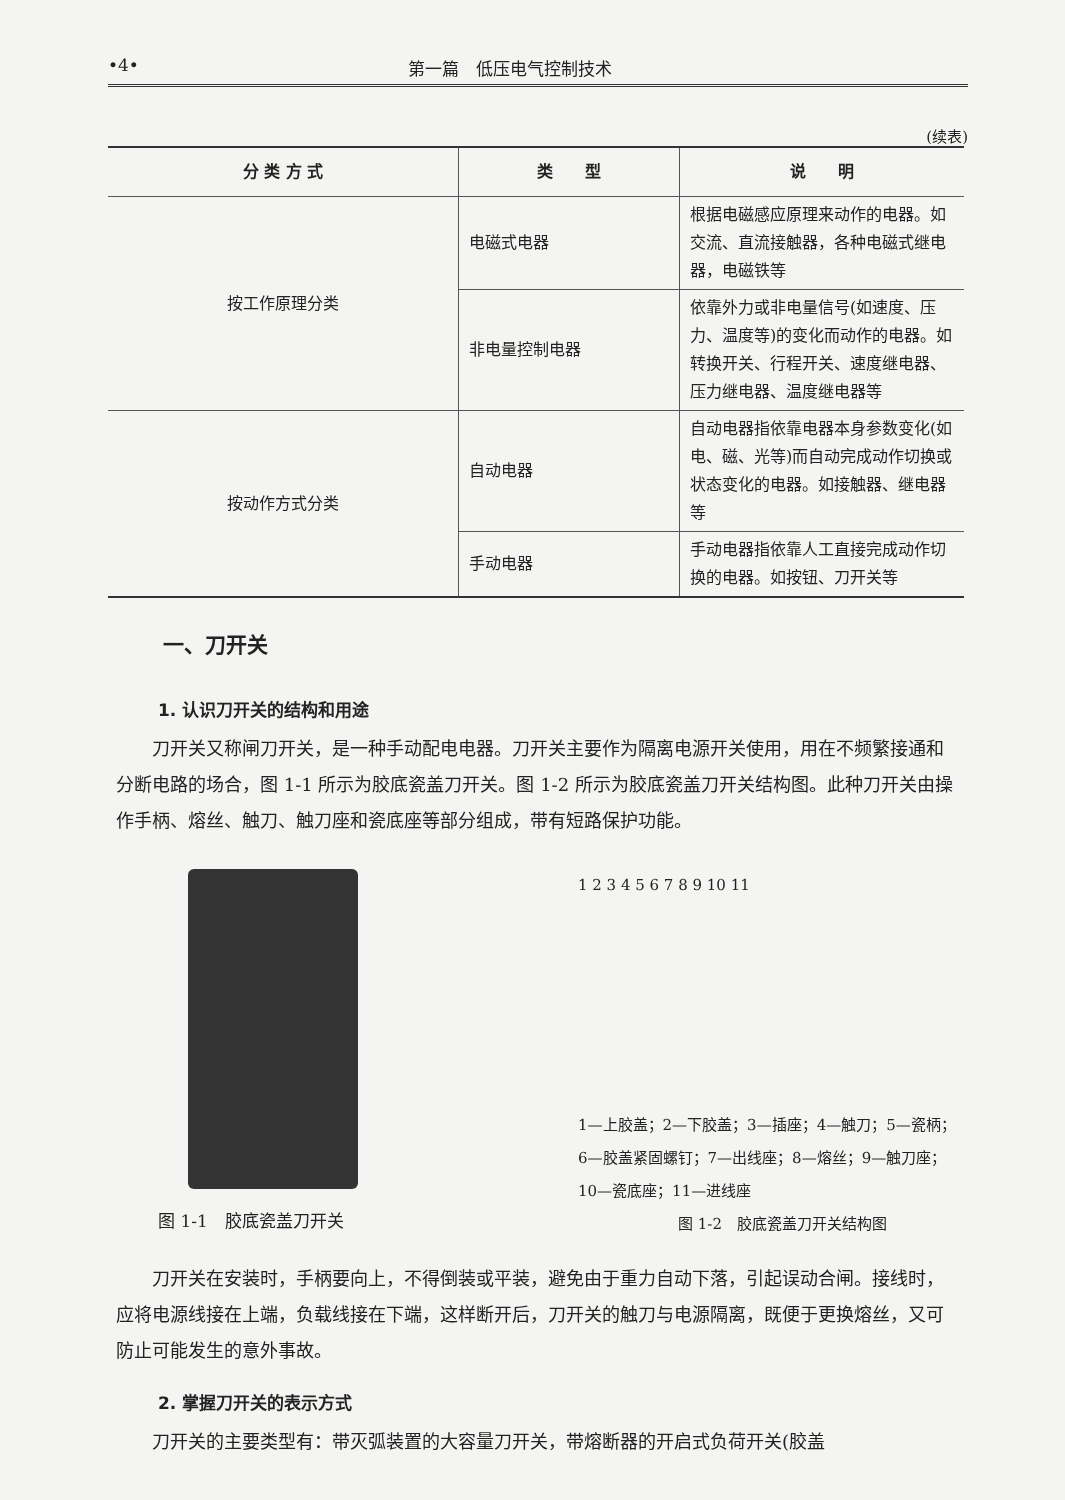•4• 第一篇　低压电气控制技术
(续表)
| 分 类 方 式 | 类 型 | 说 明 |
| --- | --- | --- |
| 按工作原理分类 | 电磁式电器 | 根据电磁感应原理来动作的电器。如交流、直流接触器，各种电磁式继电器，电磁铁等 |
| | 非电量控制电器 | 依靠外力或非电量信号(如速度、压力、温度等)的变化而动作的电器。如转换开关、行程开关、速度继电器、压力继电器、温度继电器等 |
| 按动作方式分类 | 自动电器 | 自动电器指依靠电器本身参数变化(如电、磁、光等)而自动完成动作切换或状态变化的电器。如接触器、继电器等 |
| | 手动电器 | 手动电器指依靠人工直接完成动作切换的电器。如按钮、刀开关等 |
一、刀开关
1. 认识刀开关的结构和用途
刀开关又称闸刀开关，是一种手动配电电器。刀开关主要作为隔离电源开关使用，用在不频繁接通和分断电路的场合，图 1-1 所示为胶底瓷盖刀开关。图 1-2 所示为胶底瓷盖刀开关结构图。此种刀开关由操作手柄、熔丝、触刀、触刀座和瓷底座等部分组成，带有短路保护功能。
图 1-1　胶底瓷盖刀开关
1 2 3 4 5 6 7 8 9 10 11
1—上胶盖；2—下胶盖；3—插座；4—触刀；5—瓷柄；
6—胶盖紧固螺钉；7—出线座；8—熔丝；9—触刀座；
10—瓷底座；11—进线座
图 1-2　胶底瓷盖刀开关结构图
刀开关在安装时，手柄要向上，不得倒装或平装，避免由于重力自动下落，引起误动合闸。接线时，应将电源线接在上端，负载线接在下端，这样断开后，刀开关的触刀与电源隔离，既便于更换熔丝，又可防止可能发生的意外事故。
2. 掌握刀开关的表示方式
刀开关的主要类型有：带灭弧装置的大容量刀开关，带熔断器的开启式负荷开关(胶盖